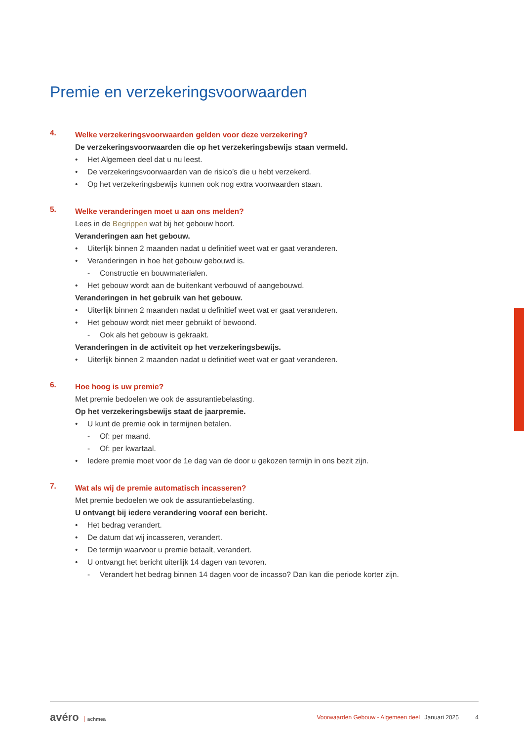Premie en verzekeringsvoorwaarden
4.
Welke verzekeringsvoorwaarden gelden voor deze verzekering?
De verzekeringsvoorwaarden die op het verzekeringsbewijs staan vermeld.
• Het Algemeen deel dat u nu leest.
• De verzekeringsvoorwaarden van de risico’s die u hebt verzekerd.
• Op het verzekeringsbewijs kunnen ook nog extra voorwaarden staan.
5.
Welke veranderingen moet u aan ons melden?
Lees in de Begrippen wat bij het gebouw hoort.
Veranderingen aan het gebouw.
• Uiterlijk binnen 2 maanden nadat u definitief weet wat er gaat veranderen.
• Veranderingen in hoe het gebouw gebouwd is.
- Constructie en bouwmaterialen.
• Het gebouw wordt aan de buitenkant verbouwd of aangebouwd.
Veranderingen in het gebruik van het gebouw.
• Uiterlijk binnen 2 maanden nadat u definitief weet wat er gaat veranderen.
• Het gebouw wordt niet meer gebruikt of bewoond.
- Ook als het gebouw is gekraakt.
Veranderingen in de activiteit op het verzekeringsbewijs.
• Uiterlijk binnen 2 maanden nadat u definitief weet wat er gaat veranderen.
6.
Hoe hoog is uw premie?
Met premie bedoelen we ook de assurantiebelasting.
Op het verzekeringsbewijs staat de jaarpremie.
• U kunt de premie ook in termijnen betalen.
- Of: per maand.
- Of: per kwartaal.
• Iedere premie moet voor de 1e dag van de door u gekozen termijn in ons bezit zijn.
7.
Wat als wij de premie automatisch incasseren?
Met premie bedoelen we ook de assurantiebelasting.
U ontvangt bij iedere verandering vooraf een bericht.
• Het bedrag verandert.
• De datum dat wij incasseren, verandert.
• De termijn waarvoor u premie betaalt, verandert.
• U ontvangt het bericht uiterlijk 14 dagen van tevoren.
- Verandert het bedrag binnen 14 dagen voor de incasso? Dan kan die periode korter zijn.
avéro achmea
Voorwaarden Gebouw - Algemeen deel Januari 2025 4